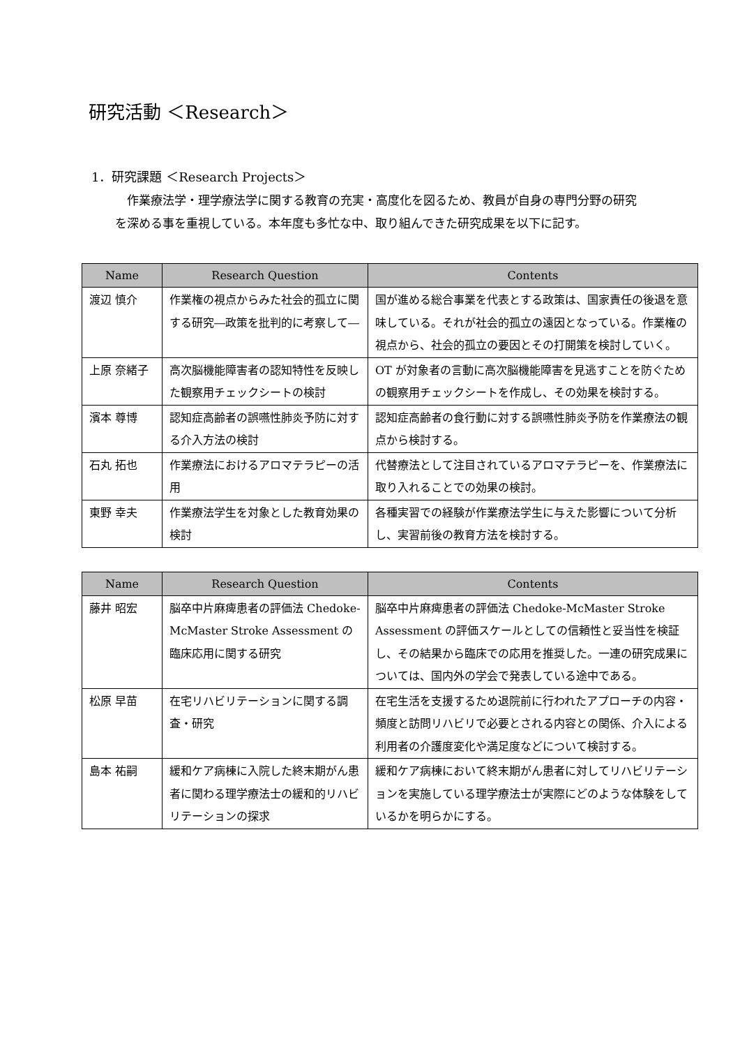研究活動 ＜Research＞
1．研究課題 ＜Research Projects＞
作業療法学・理学療法学に関する教育の充実・高度化を図るため、教員が自身の専門分野の研究を深める事を重視している。本年度も多忙な中、取り組んできた研究成果を以下に記す。
| Name | Research Question | Contents |
| --- | --- | --- |
| 渡辺 慎介 | 作業権の視点からみた社会的孤立に関する研究―政策を批判的に考察して― | 国が進める総合事業を代表とする政策は、国家責任の後退を意味している。それが社会的孤立の遠因となっている。作業権の視点から、社会的孤立の要因とその打開策を検討していく。 |
| 上原 奈緒子 | 高次脳機能障害者の認知特性を反映した観察用チェックシートの検討 | OT が対象者の言動に高次脳機能障害を見逃すことを防ぐための観察用チェックシートを作成し、その効果を検討する。 |
| 濱本 尊博 | 認知症高齢者の誤嚥性肺炎予防に対する介入方法の検討 | 認知症高齢者の食行動に対する誤嚥性肺炎予防を作業療法の観点から検討する。 |
| 石丸 拓也 | 作業療法におけるアロマテラピーの活用 | 代替療法として注目されているアロマテラピーを、作業療法に取り入れることでの効果の検討。 |
| 東野 幸夫 | 作業療法学生を対象とした教育効果の検討 | 各種実習での経験が作業療法学生に与えた影響について分析し、実習前後の教育方法を検討する。 |
| Name | Research Question | Contents |
| --- | --- | --- |
| 藤井 昭宏 | 脳卒中片麻痺患者の評価法 Chedoke-McMaster Stroke Assessment の臨床応用に関する研究 | 脳卒中片麻痺患者の評価法 Chedoke-McMaster Stroke Assessment の評価スケールとしての信頼性と妥当性を検証し、その結果から臨床での応用を推奨した。一連の研究成果については、国内外の学会で発表している途中である。 |
| 松原 早苗 | 在宅リハビリテーションに関する調査・研究 | 在宅生活を支援するため退院前に行われたアプローチの内容・頻度と訪問リハビリで必要とされる内容との関係、介入による利用者の介護度変化や満足度などについて検討する。 |
| 島本 祐嗣 | 緩和ケア病棟に入院した終末期がん患者に関わる理学療法士の緩和的リハビリテーションの探求 | 緩和ケア病棟において終末期がん患者に対してリハビリテーションを実施している理学療法士が実際にどのような体験をしているかを明らかにする。 |